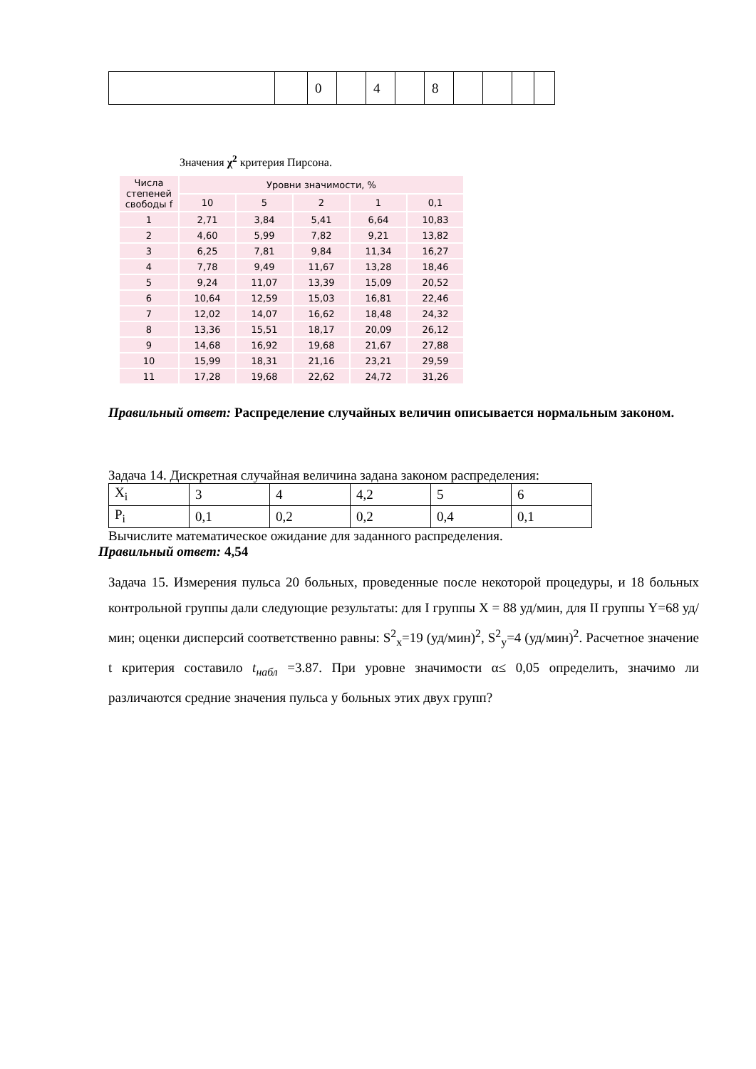| | | 0 | | 4 | | 8 | | | | |
Значения χ<sup>2</sup> критерия Пирсона.
| Числа степеней свободы f | Уровни значимости, % | | | | |
| | 10 | 5 | 2 | 1 | 0,1 |
| 1 | 2,71 | 3,84 | 5,41 | 6,64 | 10,83 |
| 2 | 4,60 | 5,99 | 7,82 | 9,21 | 13,82 |
| 3 | 6,25 | 7,81 | 9,84 | 11,34 | 16,27 |
| 4 | 7,78 | 9,49 | 11,67 | 13,28 | 18,46 |
| 5 | 9,24 | 11,07 | 13,39 | 15,09 | 20,52 |
| 6 | 10,64 | 12,59 | 15,03 | 16,81 | 22,46 |
| 7 | 12,02 | 14,07 | 16,62 | 18,48 | 24,32 |
| 8 | 13,36 | 15,51 | 18,17 | 20,09 | 26,12 |
| 9 | 14,68 | 16,92 | 19,68 | 21,67 | 27,88 |
| 10 | 15,99 | 18,31 | 21,16 | 23,21 | 29,59 |
| 11 | 17,28 | 19,68 | 22,62 | 24,72 | 31,26 |
Правильный ответ: Распределение случайных величин описывается нормальным законом.
Задача 14. Дискретная случайная величина задана законом распределения:
| X<sub>i</sub> | 3 | 4 | 4,2 | 5 | 6 |
| P<sub>i</sub> | 0,1 | 0,2 | 0,2 | 0,4 | 0,1 |
Вычислите математическое ожидание для заданного распределения.
Правильный ответ: 4,54
Задача 15. Измерения пульса 20 больных, проведенные после некоторой процедуры, и 18 больных контрольной группы дали следующие результаты: для I группы X = 88 уд/мин, для II группы Y=68 уд/мин; оценки дисперсий соответственно равны: S<sup>2</sup><sub>x</sub>=19 (уд/мин)<sup>2</sup>, S<sup>2</sup><sub>y</sub>=4 (уд/мин)<sup>2</sup>. Расчетное значение t критерия составило t<sub>набл</sub> =3.87. При уровне значимости α≤ 0,05 определить, значимо ли различаются средние значения пульса у больных этих двух групп?